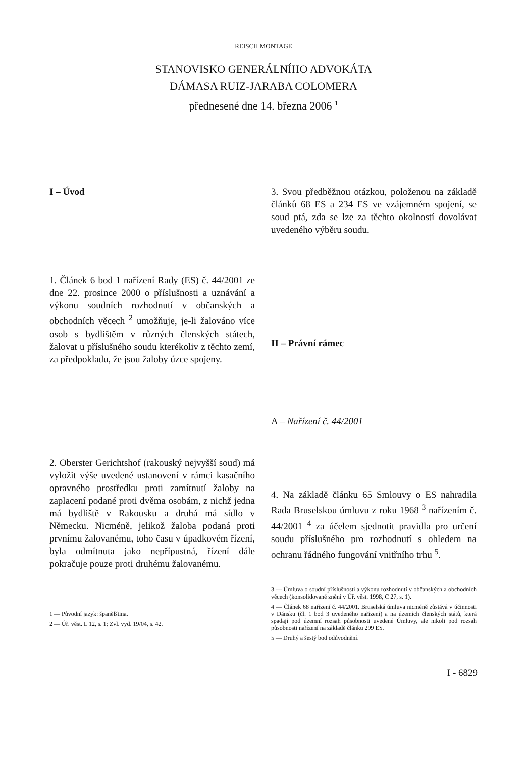REISCH MONTAGE
STANOVISKO GENERÁLNÍHO ADVOKÁTA
DÁMASA RUIZ-JARABA COLOMERA
přednesené dne 14. března 2006 <sup>1</sup>
I – Úvod
1. Článek 6 bod 1 nařízení Rady (ES) č. 44/2001 ze dne 22. prosince 2000 o příslušnosti a uznávání a výkonu soudních rozhodnutí v občanských a obchodních věcech <sup>2</sup> umožňuje, je-li žalováno více osob s bydlištěm v různých členských státech, žalovat u příslušného soudu kterékoliv z těchto zemí, za předpokladu, že jsou žaloby úzce spojeny.
2. Oberster Gerichtshof (rakouský nejvyšší soud) má vyložit výše uvedené ustanovení v rámci kasačního opravného prostředku proti zamítnutí žaloby na zaplacení podané proti dvěma osobám, z nichž jedna má bydliště v Rakousku a druhá má sídlo v Německu. Nicméně, jelikož žaloba podaná proti prvnímu žalovanému, toho času v úpadkovém řízení, byla odmítnuta jako nepřípustná, řízení dále pokračuje pouze proti druhému žalovanému.
1 — Původní jazyk: španělština.
2 — Úř. věst. L 12, s. 1; Zvl. vyd. 19/04, s. 42.
3. Svou předběžnou otázkou, položenou na základě článků 68 ES a 234 ES ve vzájemném spojení, se soud ptá, zda se lze za těchto okolností dovolávat uvedeného výběru soudu.
II – Právní rámec
A – Nařízení č. 44/2001
4. Na základě článku 65 Smlouvy o ES nahradila Rada Bruselskou úmluvu z roku 1968 <sup>3</sup> nařízením č. 44/2001 <sup>4</sup> za účelem sjednotit pravidla pro určení soudu příslušného pro rozhodnutí s ohledem na ochranu řádného fungování vnitřního trhu <sup>5</sup>.
3 — Úmluva o soudní příslušnosti a výkonu rozhodnutí v občanských a obchodních věcech (konsolidované znění v Úř. věst. 1998, C 27, s. 1).
4 — Článek 68 nařízení č. 44/2001. Bruselská úmluva nicméně zůstává v účinnosti v Dánsku (čl. 1 bod 3 uvedeného nařízení) a na územích členských států, která spadají pod územní rozsah působnosti uvedené Úmluvy, ale nikoli pod rozsah působnosti nařízení na základě článku 299 ES.
5 — Druhý a šestý bod odůvodnění.
I - 6829